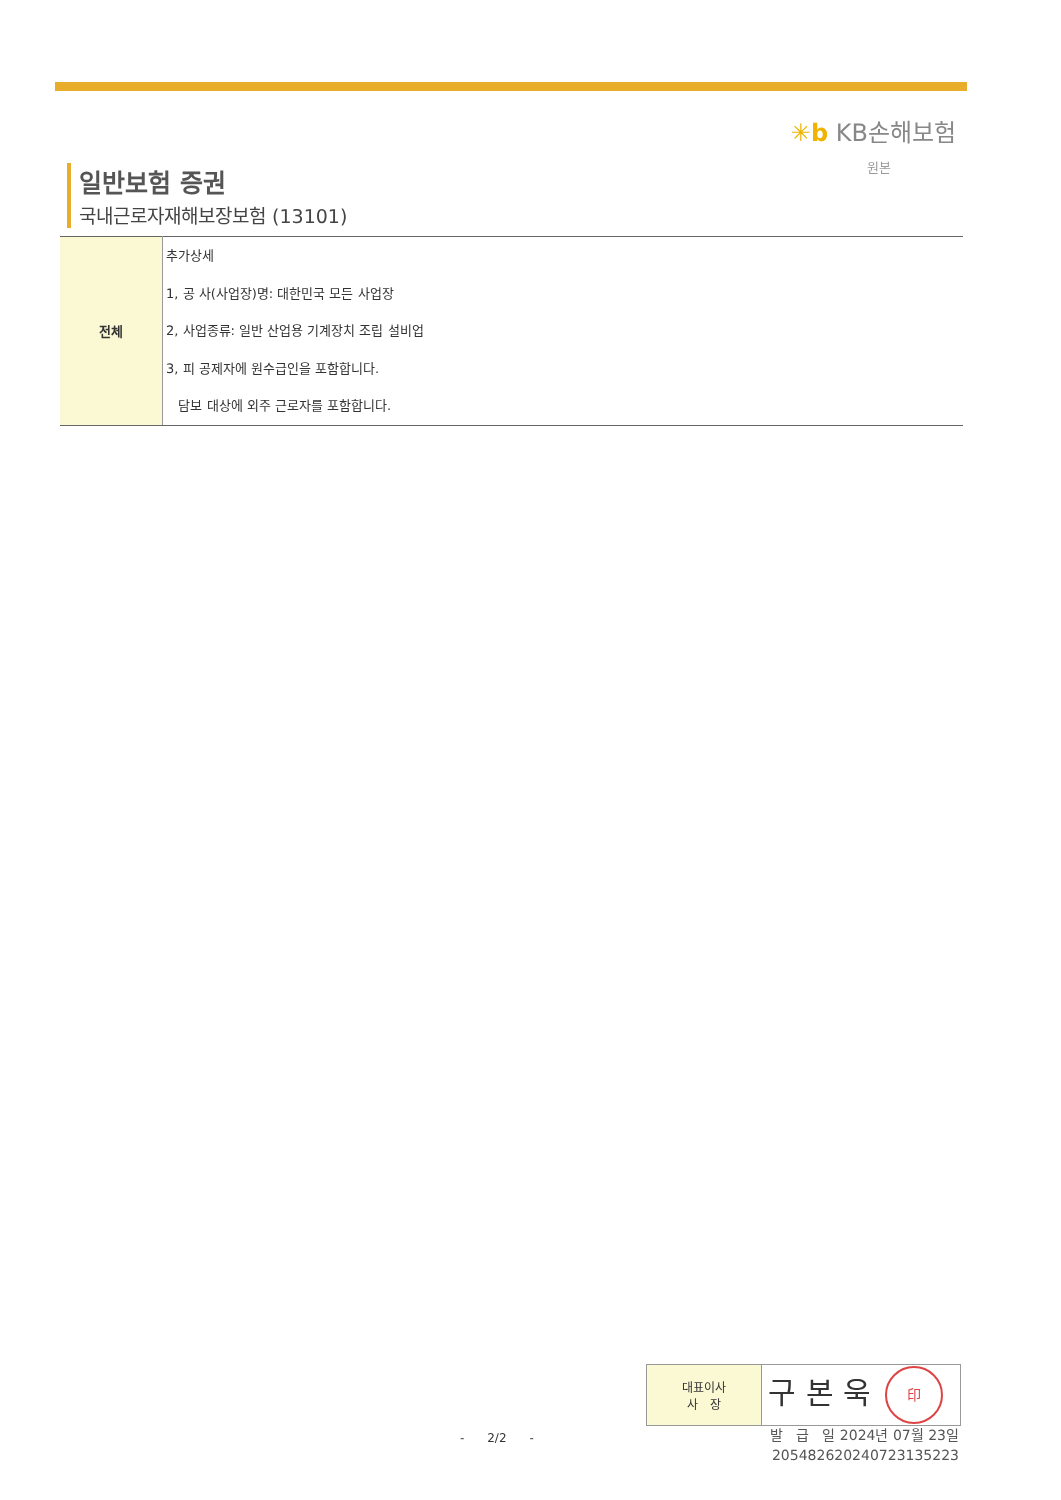✳b KB손해보험
원본
일반보험 증권
국내근로자재해보장보험 (13101)
| 전체 | 추가상세 1, 공 사(사업장)명: 대한민국 모든 사업장 2, 사업종류: 일반 산업용 기계장치 조립 설비업 3, 피 공제자에 원수급인을 포함합니다. 담보 대상에 외주 근로자를 포함합니다. |
| 대표이사 사 장 | 구 본 욱 印 |
- 2/2 -
발 급 일 2024년 07월 23일
20548262024072313522​3